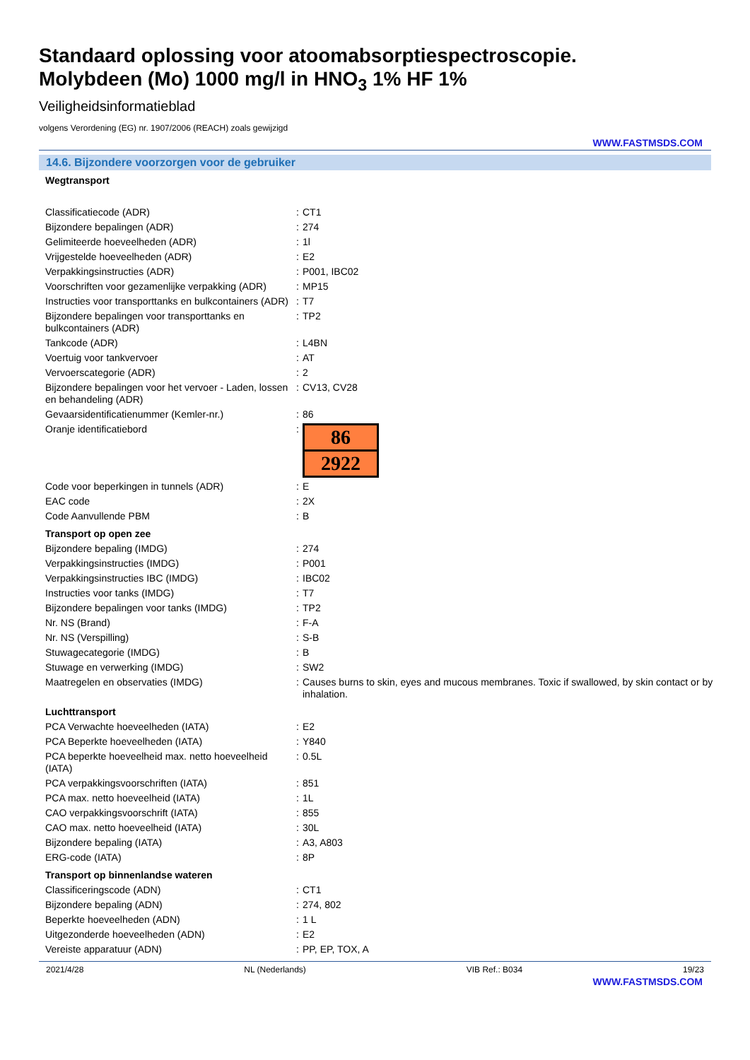Standaard oplossing voor atoomabsorptiespectroscopie.
Molybdeen (Mo) 1000 mg/l in HNO<sub>3</sub> 1% HF 1%
Veiligheidsinformatieblad
volgens Verordening (EG) nr. 1907/2006 (REACH) zoals gewijzigd
WWW.FASTMSDS.COM
14.6. Bijzondere voorzorgen voor de gebruiker
| Wegtransport | | |
| Classificatiecode (ADR) | : | CT1 |
| Bijzondere bepalingen (ADR) | : | 274 |
| Gelimiteerde hoeveelheden (ADR) | : | 1l |
| Vrijgestelde hoeveelheden (ADR) | : | E2 |
| Verpakkingsinstructies (ADR) | : | P001, IBC02 |
| Voorschriften voor gezamenlijke verpakking (ADR) | : | MP15 |
| Instructies voor transporttanks en bulkcontainers (ADR) | : | T7 |
| Bijzondere bepalingen voor transporttanks en bulkcontainers (ADR) | : | TP2 |
| Tankcode (ADR) | : | L4BN |
| Voertuig voor tankvervoer | : | AT |
| Vervoerscategorie (ADR) | : | 2 |
| Bijzondere bepalingen voor het vervoer - Laden, lossen en behandeling (ADR) | : | CV13, CV28 |
| Gevaarsidentificatienummer (Kemler-nr.) | : | 86 |
| Oranje identificatiebord | : | 86 2922 |
| Code voor beperkingen in tunnels (ADR) | : | E |
| EAC code | : | 2X |
| Code Aanvullende PBM | : | B |
| Transport op open zee | | |
| Bijzondere bepaling (IMDG) | : | 274 |
| Verpakkingsinstructies (IMDG) | : | P001 |
| Verpakkingsinstructies IBC (IMDG) | : | IBC02 |
| Instructies voor tanks (IMDG) | : | T7 |
| Bijzondere bepalingen voor tanks (IMDG) | : | TP2 |
| Nr. NS (Brand) | : | F-A |
| Nr. NS (Verspilling) | : | S-B |
| Stuwagecategorie (IMDG) | : | B |
| Stuwage en verwerking (IMDG) | : | SW2 |
| Maatregelen en observaties (IMDG) | : | Causes burns to skin, eyes and mucous membranes. Toxic if swallowed, by skin contact or by inhalation. |
| Luchttransport | | |
| PCA Verwachte hoeveelheden (IATA) | : | E2 |
| PCA Beperkte hoeveelheden (IATA) | : | Y840 |
| PCA beperkte hoeveelheid max. netto hoeveelheid (IATA) | : | 0.5L |
| PCA verpakkingsvoorschriften (IATA) | : | 851 |
| PCA max. netto hoeveelheid (IATA) | : | 1L |
| CAO verpakkingsvoorschrift (IATA) | : | 855 |
| CAO max. netto hoeveelheid (IATA) | : | 30L |
| Bijzondere bepaling (IATA) | : | A3, A803 |
| ERG-code (IATA) | : | 8P |
| Transport op binnenlandse wateren | | |
| Classificeringscode (ADN) | : | CT1 |
| Bijzondere bepaling (ADN) | : | 274, 802 |
| Beperkte hoeveelheden (ADN) | : | 1 L |
| Uitgezonderde hoeveelheden (ADN) | : | E2 |
| Vereiste apparatuur (ADN) | : | PP, EP, TOX, A |
2021/4/28 NL (Nederlands) VIB Ref.: B034 19/23
WWW.FASTMSDS.COM